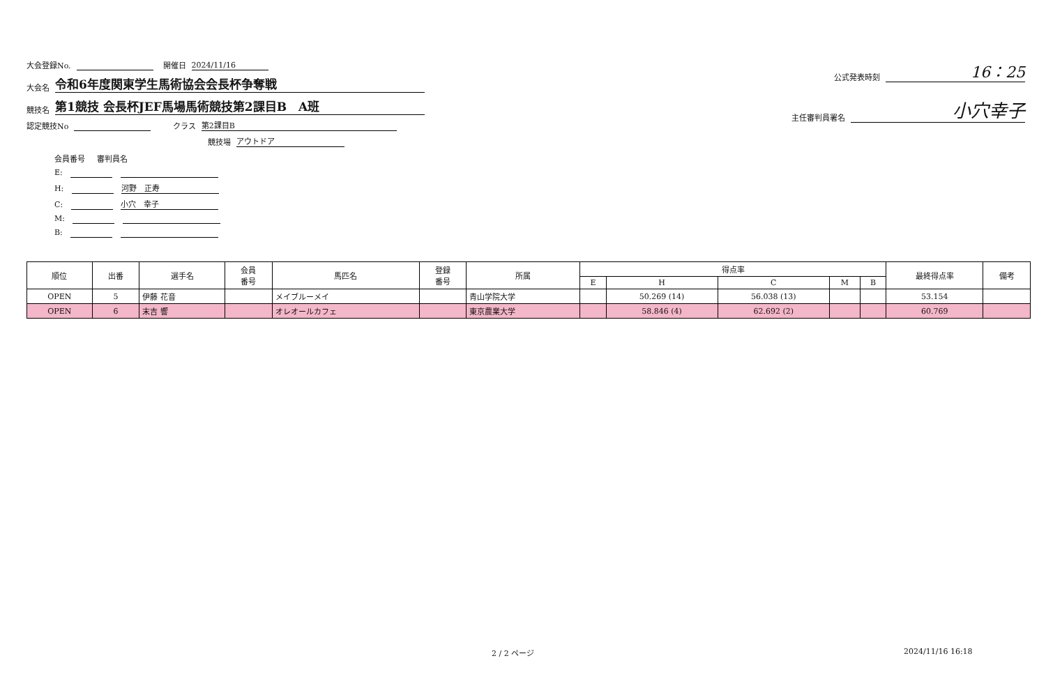大会登録No. 開催日 2024/11/16
大会名 令和6年度関東学生馬術協会会長杯争奪戦
競技名 第1競技 会長杯JEF馬場馬術競技第2課目B　A班
認定競技No クラス 第2課目B
競技場 アウトドア
会員番号 審判員名
E:
H: 河野　正寿
C: 小穴　幸子
M:
B:
公式発表時刻 16：25
主任審判員署名 小穴幸子
| 順位 | 出番 | 選手名 | 会員 番号 | 馬匹名 | 登録 番号 | 所属 | 得点率 | | | | | 最終得点率 | 備考 |
| --- | --- | --- | --- | --- | --- | --- | --- | --- | --- | --- | --- | --- | --- |
| | | | | | | | E | H | C | M | B | | |
| OPEN | 5 | 伊藤 花音 | | メイブルーメイ | | 青山学院大学 | | 50.269 (14) | 56.038 (13) | | | 53.154 | |
| OPEN | 6 | 末吉 響 | | オレオールカフェ | | 東京農業大学 | | 58.846 (4) | 62.692 (2) | | | 60.769 | |
2 / 2 ページ 2024/11/16 16:18